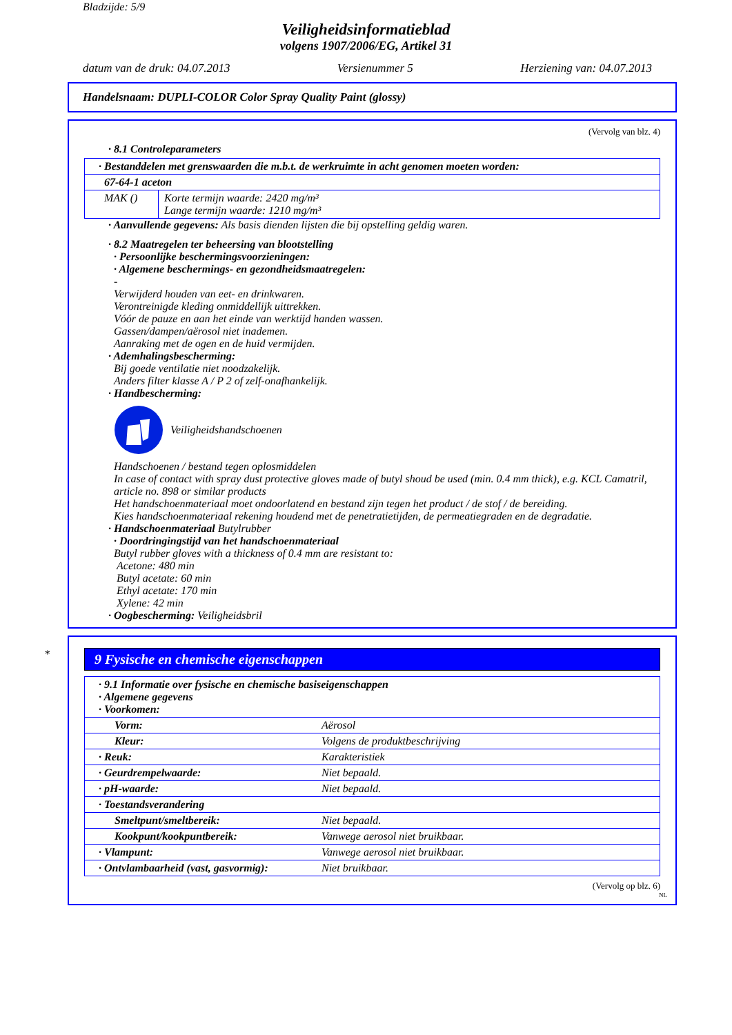Bladzijde: 5/9
Veiligheidsinformatieblad
volgens 1907/2006/EG, Artikel 31
datum van de druk: 04.07.2013 Versienummer 5 Herziening van: 04.07.2013
Handelsnaam: DUPLI-COLOR Color Spray Quality Paint (glossy)
(Vervolg van blz. 4)
· 8.1 Controleparameters
| · Bestanddelen met grenswaarden die m.b.t. de werkruimte in acht genomen moeten worden: | |
| 67-64-1 aceton | |
| MAK () | Korte termijn waarde: 2420 mg/m³ Lange termijn waarde: 1210 mg/m³ |
· Aanvullende gegevens: Als basis dienden lijsten die bij opstelling geldig waren.
· 8.2 Maatregelen ter beheersing van blootstelling
· Persoonlijke beschermingsvoorzieningen:
· Algemene beschermings- en gezondheidsmaatregelen:
-
Verwijderd houden van eet- en drinkwaren.
Verontreinigde kleding onmiddellijk uittrekken.
Vóór de pauze en aan het einde van werktijd handen wassen.
Gassen/dampen/aërosol niet inademen.
Aanraking met de ogen en de huid vermijden.
· Ademhalingsbescherming:
Bij goede ventilatie niet noodzakelijk.
Anders filter klasse A / P 2 of zelf-onafhankelijk.
· Handbescherming:
Veiligheidshandschoenen
Handschoenen / bestand tegen oplosmiddelen
In case of contact with spray dust protective gloves made of butyl shoud be used (min. 0.4 mm thick), e.g. KCL Camatril, article no. 898 or similar products
Het handschoenmateriaal moet ondoorlatend en bestand zijn tegen het product / de stof / de bereiding.
Kies handschoenmateriaal rekening houdend met de penetratietijden, de permeatiegraden en de degradatie.
· Handschoenmateriaal Butylrubber
· Doordringingstijd van het handschoenmateriaal
Butyl rubber gloves with a thickness of 0.4 mm are resistant to:
Acetone: 480 min
Butyl acetate: 60 min
Ethyl acetate: 170 min
Xylene: 42 min
· Oogbescherming: Veiligheidsbril
*
9 Fysische en chemische eigenschappen
| · 9.1 Informatie over fysische en chemische basiseigenschappen · Algemene gegevens · Voorkomen: | |
| Vorm: | Aërosol |
| Kleur: | Volgens de produktbeschrijving |
| · Reuk: | Karakteristiek |
| · Geurdrempelwaarde: | Niet bepaald. |
| · pH-waarde: | Niet bepaald. |
| · Toestandsverandering | |
| Smeltpunt/smeltbereik: | Niet bepaald. |
| Kookpunt/kookpuntbereik: | Vanwege aerosol niet bruikbaar. |
| · Vlampunt: | Vanwege aerosol niet bruikbaar. |
| · Ontvlambaarheid (vast, gasvormig): | Niet bruikbaar. |
(Vervolg op blz. 6)
NL